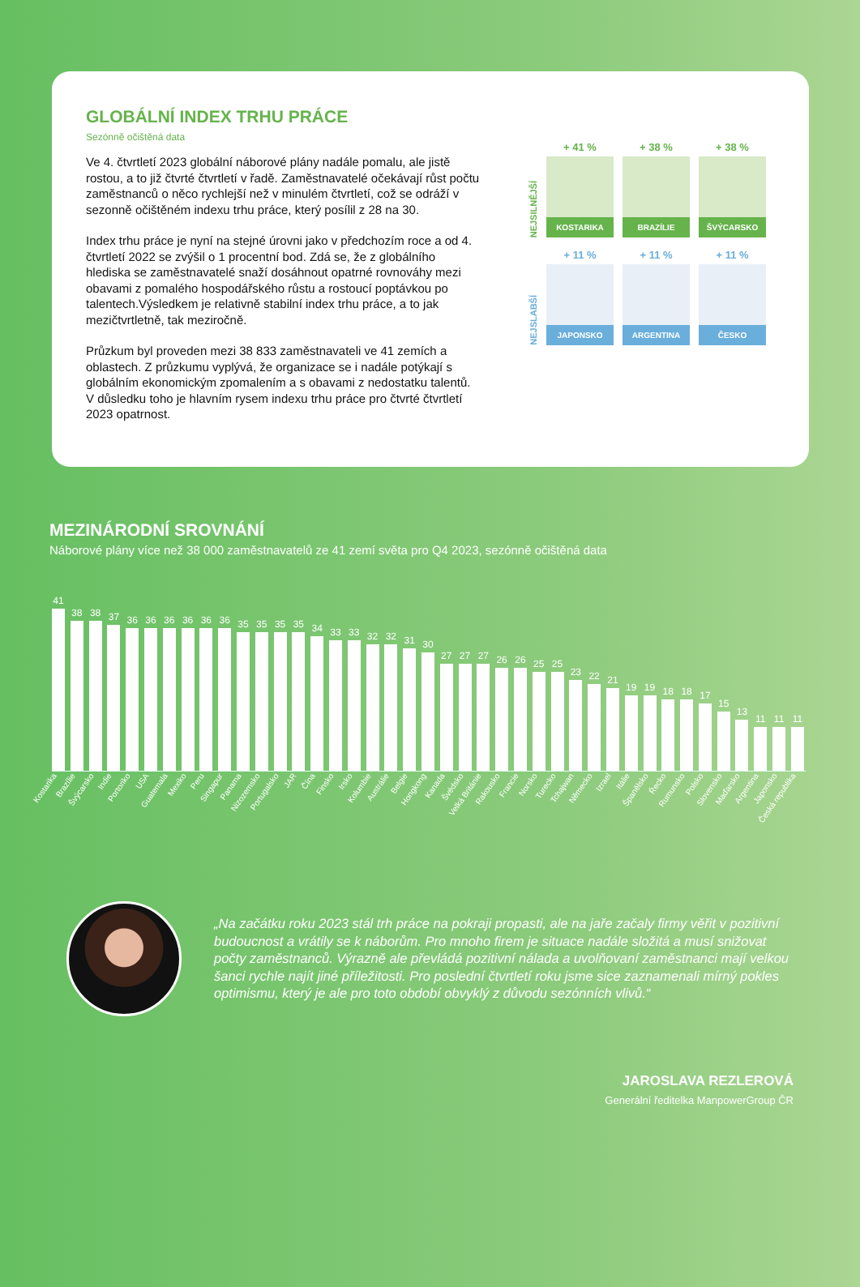GLOBÁLNÍ INDEX TRHU PRÁCE
Sezónně očištěná data
Ve 4. čtvrtletí 2023 globální náborové plány nadále pomalu, ale jistě rostou, a to již čtvrté čtvrtletí v řadě. Zaměstnavatelé očekávají růst počtu zaměstnanců o něco rychlejší než v minulém čtvrtletí, což se odráží v sezonně očištěném indexu trhu práce, který posílil z 28 na 30.
Index trhu práce je nyní na stejné úrovni jako v předchozím roce a od 4. čtvrtletí 2022 se zvýšil o 1 procentní bod. Zdá se, že z globálního hlediska se zaměstnavatelé snaží dosáhnout opatrné rovnováhy mezi obavami z pomalého hospodářského růstu a rostoucí poptávkou po talentech.Výsledkem je relativně stabilní index trhu práce, a to jak mezičtvrtletně, tak meziročně.
Průzkum byl proveden mezi 38 833 zaměstnavateli ve 41 zemích a oblastech. Z průzkumu vyplývá, že organizace se i nadále potýkají s globálním ekonomickým zpomalením a s obavami z nedostatku talentů. V důsledku toho je hlavním rysem indexu trhu práce pro čtvrté čtvrtletí 2023 opatrnost.
NEJSILNĚJŠÍ
+ 41 %
KOSTARIKA
+ 38 %
BRAZÍLIE
+ 38 %
ŠVÝCARSKO
NEJSLABŠÍ
+ 11 %
JAPONSKO
+ 11 %
ARGENTINA
+ 11 %
ČESKO
MEZINÁRODNÍ SROVNÁNÍ
Náborové plány více než 38 000 zaměstnavatelů ze 41 zemí světa pro Q4 2023, sezónně očištěná data
41
38
38
37
36
36
36
36
36
36
35
35
35
35
34
33
33
32
32
31
30
27
27
27
26
26
25
25
23
22
21
19
19
18
18
17
15
13
11
11
11
Kostarika Brazílie Švýcarsko Indie Portoriko USA Guatemala Mexiko Peru Singapur Panama Nizozemsko Portugalsko JAR Čína Finsko Irsko Kolumbie Austrálie Belgie Hongkong Kanada Švédsko Velká Británie Rakousko Francie Norsko Turecko Tchajwan Německo Izrael Itálie Španělsko Řecko Rumunsko Polsko Slovensko Maďarsko Argentina Japonsko Česká republika
„Na začátku roku 2023 stál trh práce na pokraji propasti, ale na jaře začaly firmy věřit v pozitivní budoucnost a vrátily se k náborům. Pro mnoho firem je situace nadále složitá a musí snižovat počty zaměstnanců. Výrazně ale převládá pozitivní nálada a uvolňovaní zaměstnanci mají velkou šanci rychle najít jiné příležitosti. Pro poslední čtvrtletí roku jsme sice zaznamenali mírný pokles optimismu, který je ale pro toto období obvyklý z důvodu sezónních vlivů.“
JAROSLAVA REZLEROVÁ
Generální ředitelka ManpowerGroup ČR